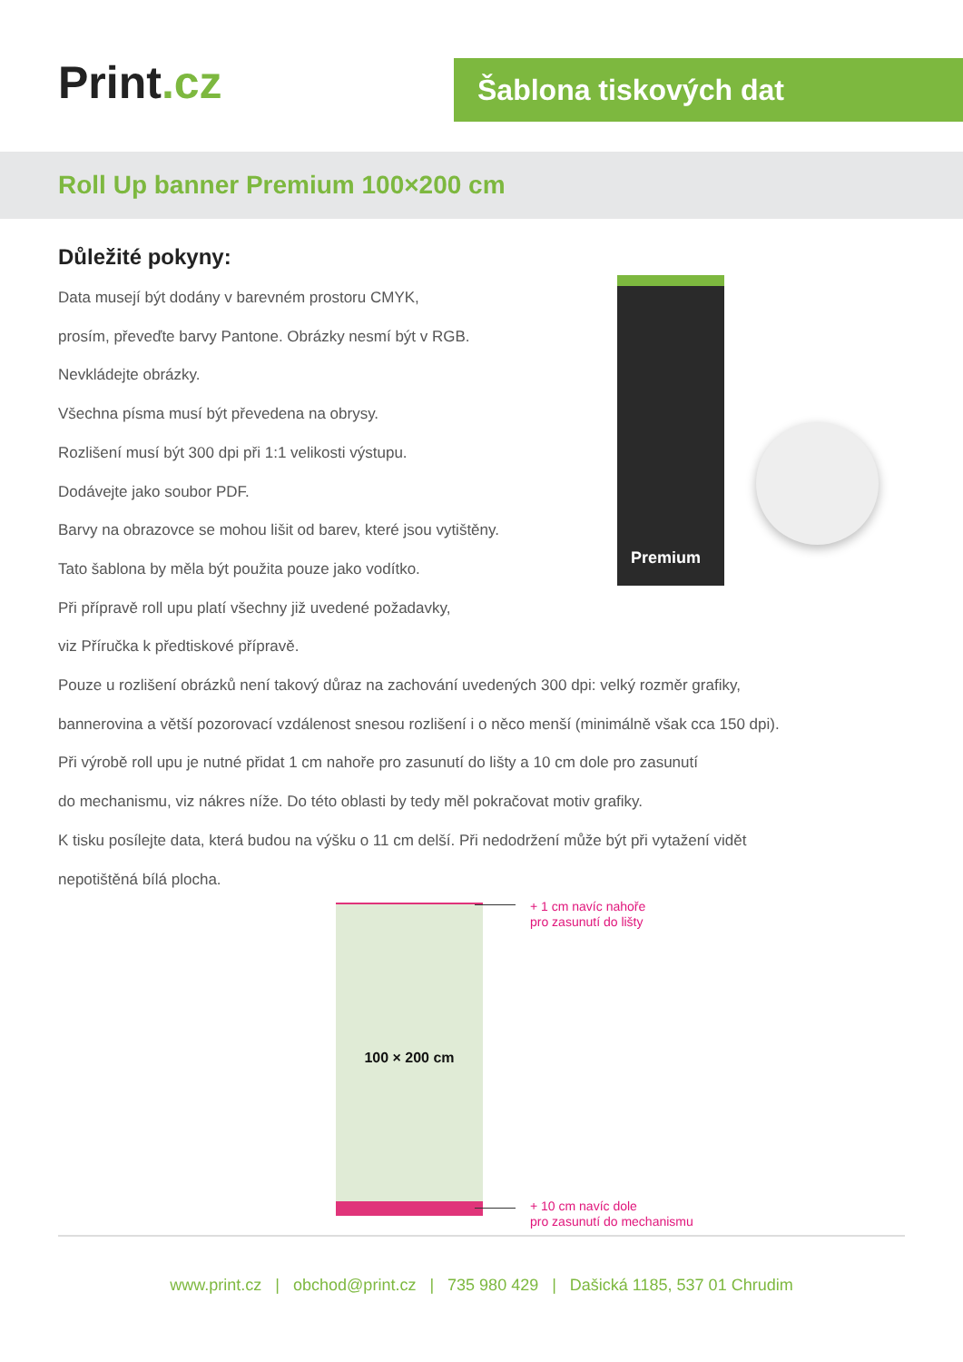Print.cz Šablona tiskových dat
Roll Up banner Premium 100×200 cm
Důležité pokyny:
Data musejí být dodány v barevném prostoru CMYK,
prosím, převeďte barvy Pantone. Obrázky nesmí být v RGB.
Nevkládejte obrázky.
Všechna písma musí být převedena na obrysy.
Rozlišení musí být 300 dpi při 1:1 velikosti výstupu.
Dodávejte jako soubor PDF.
Barvy na obrazovce se mohou lišit od barev, které jsou vytištěny.
Tato šablona by měla být použita pouze jako vodítko.
Při přípravě roll upu platí všechny již uvedené požadavky,
viz Příručka k předtiskové přípravě.
Pouze u rozlišení obrázků není takový důraz na zachování uvedených 300 dpi: velký rozměr grafiky,
bannerovina a větší pozorovací vzdálenost snesou rozlišení i o něco menší (minimálně však cca 150 dpi).
Při výrobě roll upu je nutné přidat 1 cm nahoře pro zasunutí do lišty a 10 cm dole pro zasunutí
do mechanismu, viz nákres níže. Do této oblasti by tedy měl pokračovat motiv grafiky.
K tisku posílejte data, která budou na výšku o 11 cm delší. Při nedodržení může být při vytažení vidět
nepotištěná bílá plocha.
Premium
100 × 200 cm
+ 1 cm navíc nahoře
pro zasunutí do lišty
+ 10 cm navíc dole
pro zasunutí do mechanismu
www.print.cz | obchod@print.cz | 735 980 429 | Dašická 1185, 537 01 Chrudim